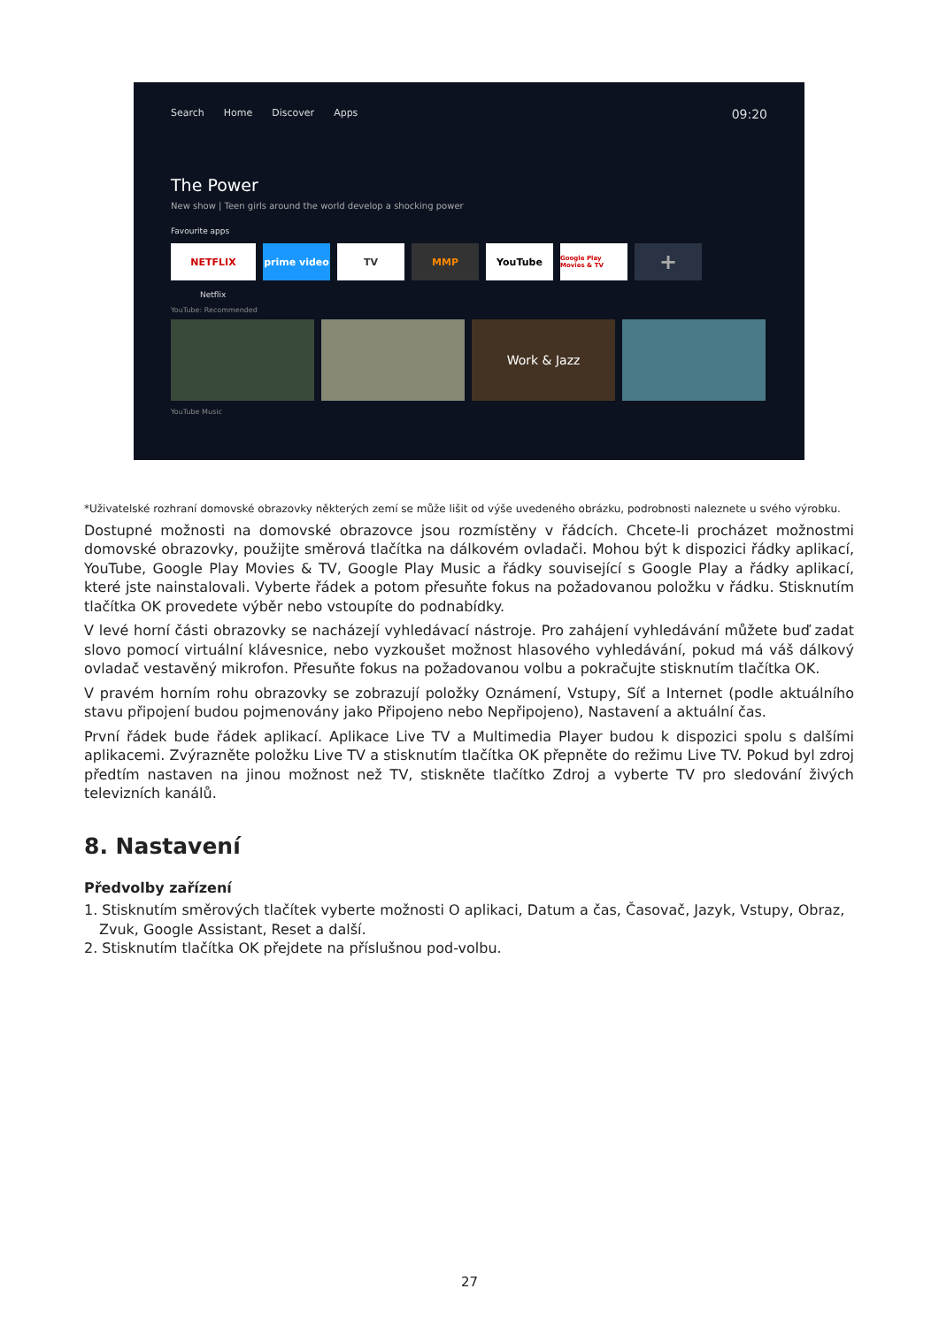Search Home Discover Apps 09:20
The Power
New show | Teen girls around the world develop a shocking power
Favourite apps
NETFLIX prime video TV MMP YouTube
Google Play Movies & TV
+
Netflix
YouTube: Recommended
Work & Jazz
YouTube Music
*Uživatelské rozhraní domovské obrazovky některých zemí se může lišit od výše uvedeného obrázku, podrobnosti naleznete u svého výrobku.
Dostupné možnosti na domovské obrazovce jsou rozmístěny v řádcích. Chcete-li procházet možnostmi domovské obrazovky, použijte směrová tlačítka na dálkovém ovladači. Mohou být k dispozici řádky aplikací, YouTube, Google Play Movies & TV, Google Play Music a řádky související s Google Play a řádky aplikací, které jste nainstalovali. Vyberte řádek a potom přesuňte fokus na požadovanou položku v řádku. Stisknutím tlačítka OK provedete výběr nebo vstoupíte do podnabídky.
V levé horní části obrazovky se nacházejí vyhledávací nástroje. Pro zahájení vyhledávání můžete buď zadat slovo pomocí virtuální klávesnice, nebo vyzkoušet možnost hlasového vyhledávání, pokud má váš dálkový ovladač vestavěný mikrofon. Přesuňte fokus na požadovanou volbu a pokračujte stisknutím tlačítka OK.
V pravém horním rohu obrazovky se zobrazují položky Oznámení, Vstupy, Síť a Internet (podle aktuálního stavu připojení budou pojmenovány jako Připojeno nebo Nepřipojeno), Nastavení a aktuální čas.
První řádek bude řádek aplikací. Aplikace Live TV a Multimedia Player budou k dispozici spolu s dalšími aplikacemi. Zvýrazněte položku Live TV a stisknutím tlačítka OK přepněte do režimu Live TV. Pokud byl zdroj předtím nastaven na jinou možnost než TV, stiskněte tlačítko Zdroj a vyberte TV pro sledování živých televizních kanálů.
8. Nastavení
Předvolby zařízení
1. Stisknutím směrových tlačítek vyberte možnosti O aplikaci, Datum a čas, Časovač, Jazyk, Vstupy, Obraz, Zvuk, Google Assistant, Reset a další.
2. Stisknutím tlačítka OK přejdete na příslušnou pod-volbu.
27